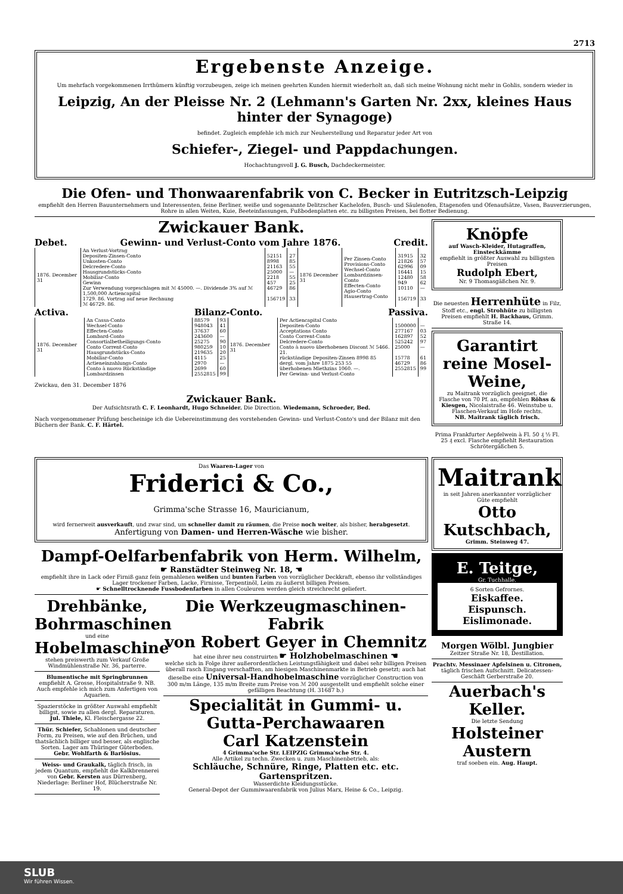2713
Ergebenste Anzeige.
Um mehrfach vorgekommenen Irrthümern künftig vorzubeugen, zeige ich meinen geehrten Kunden hiermit wiederholt an, daß sich meine Wohnung nicht mehr in Gohlis, sondern wieder in
Leipzig, An der Pleisse Nr. 2 (Lehmann's Garten Nr. 2xx, kleines Haus hinter der Synagoge)
befindet. Zugleich empfehle ich mich zur Neuherstellung und Reparatur jeder Art von
Schiefer-, Ziegel- und Pappdachungen.
Hochachtungsvoll J. G. Busch, Dachdeckermeister.
Die Ofen- und Thonwaarenfabrik von C. Becker in Eutritzsch-Leipzig
empfiehlt den Herren Bauunternehmern und Interessenten, feine Berliner, weiße und sogenannte Delitzscher Kachelofen, Busch- und Säulenofen, Etagenofen und Ofenaufsätze, Vasen, Bauverzierungen, Rohre in allen Weiten, Kuie, Beeteinfassungen, Fußbodenplatten etc. zu billigsten Preisen, bei flotter Bedienung.
Zwickauer Bank.
Debet. Gewinn- und Verlust-Conto vom Jahre 1876. Credit.
| 1876. December 31 | An Verlust-Vortrag Depositen-Zinsen-Conto Unkosten-Conto Delcredere-Conto Hausgrundstücks-Conto Mobiliar-Conto Gewinn Zur Verwendung vorgeschlagen mit ℳ 45000. —. Dividende 3% auf ℳ 1,500,000 Actiencapital 1729. 86. Vortrag auf neue Rechnung ℳ 46729. 86. | 52151 8998 21163 25000 2218 457 46729 156719 | 27 85 55 — 55 25 86 33 | 1876 December 31 | Per Zinsen-Conto Provisions-Conto Wechsel-Conto Lombardzinsen-Conto Effecten-Conto Agio-Conto Hausertrag-Conto | 31915 21826 62996 16441 12480 949 10110 156719 | 32 57 09 15 58 62 — 33 |
Activa. Bilanz-Conto. Passiva.
| 1876. December 31 | An Cassa-Conto Wechsel-Conto Effecten-Conto Lombard-Conto Consortialbetheiligungs-Conto Conto Corrent-Conto Hausgrundstücks-Conto Mobiliar-Conto Actieneinzahlungs-Conto Conto à nuovo Rückständige Lombardzinsen | 88579 948043 37637 243600 25275 980259 219635 4115 2970 2699 2552815 | 93 41 60 — 90 10 20 25 — 60 99 | 1876. December 31 | Per Actiencapital Conto Depositen-Conto Acceptations Conto Conto Corrent-Conto Delcredere-Conto Conto à nuovo überhobenen Discont ℳ 5466. 21. rückständige Depositen-Zinsen 8998 85 dergl. vom Jahre 1875 253 55 überhobenen Miethzins 1060. —. Per Gewinn- und Verlust-Conto | 1500000 277167 162897 525242 25000 15778 46729 2552815 | — 03 52 97 — 61 86 99 |
Zwickau, den 31. December 1876
Zwickauer Bank.
Der Aufsichtsrath C. F. Leonhardt, Hugo Schneider. Die Direction. Wiedemann, Schroeder, Bed.
Nach vorgenommener Prüfung bescheinige ich die Uebereinstimmung des vorstehenden Gewinn- und Verlust-Conto's und der Bilanz mit den Büchern der Bank. C. F. Härtel.
Knöpfe
auf Wasch-Kleider, Hutagraffen, Einsteckkämme
empfiehlt in größter Auswahl zu billigsten Preisen
Rudolph Ebert,
Nr. 9 Thomasgäßchen Nr. 9.
Die neuesten Herrenhüte in Filz, Stoff etc., engl. Strohhüte zu billigsten Preisen empfiehlt H. Backhaus, Grimm. Straße 14.
Garantirt reine Mosel-Weine,
zu Maitrank vorzüglich geeignet, die Flasche von 70 Pf. an, empfehlen Röhss & Kiesgen, Nicolaistraße 46. Weinstube u. Flaschen-Verkauf im Hofe rechts.
NB. Maitrank täglich frisch.
Prima Frankfurter Aepfelwein à Fl. 50 ₰ ½ Fl. 25 ₰ excl. Flasche empfiehlt Restauration Schrötergäßchen 5.
Das Waaren-Lager von
Friderici & Co.,
Grimma'sche Strasse 16, Mauricianum,
wird fernerweit ausverkauft, und zwar sind, um schneller damit zu räumen, die Preise noch weiter, als bisher, herabgesetzt.
Anfertigung von Damen- und Herren-Wäsche wie bisher.
Dampf-Oelfarbenfabrik von Herm. Wilhelm,
☛ Ranstädter Steinweg Nr. 18, ☚
empfiehlt ihre in Lack oder Firniß ganz fein gemahlenen weißen und bunten Farben von vorzüglicher Deckkraft, ebenso ihr vollständiges Lager trockener Farben, Lacke, Firnisse, Terpentinöl, Leim zu äußerst billigen Preisen.
☛ Schnelltrocknende Fussbodenfarben in allen Couleuren werden gleich streichrecht geliefert.
Drehbänke, Bohrmaschinen
und eine
Hobelmaschine
stehen preiswerth zum Verkauf Große Windmühlenstraße Nr. 36, parterre.
Blumentische mit Springbrunnen empfiehlt A. Grosse, Hospitalstraße 9. NB. Auch empfehle ich mich zum Anfertigen von Aquarien.
Spazierstöcke in größter Auswahl empfiehlt billigst, sowie zu allen dergl. Reparaturen. Jul. Thiele, Kl. Fleischergasse 22.
Thür. Schiefer, Schablonen und deutscher Form, zu Preisen, wie auf den Brüchen, und thatsächlich billiger und besser, als englische Sorten. Lager am Thüringer Güterboden. Gebr. Wohlfarth & Barlösius.
Weiss- und Graukalk, täglich frisch, in jedem Quantum, empfiehlt die Kalkbrennerei von Gebr. Kersten aus Dürrenberg, Niederlage: Berliner Hof, Blücherstraße Nr. 19.
Die Werkzeugmaschinen-Fabrik
von Robert Geyer in Chemnitz
hat eine ihrer neu construirten ☛ Holzhobelmaschinen ☚
welche sich in Folge ihrer außerordentlichen Leistungsfähigkeit und dabei sehr billigen Preisen überall rasch Eingang verschafften, am hiesigen Maschinenmarkte in Betrieb gesetzt; auch hat dieselbe eine Universal-Handhobelmaschine vorzüglicher Construction von 300 m/m Länge, 135 m/m Breite zum Preise von ℳ 200 ausgestellt und empfiehlt solche einer gefälligen Beachtung (H. 31687 b.)
Specialität in Gummi- u. Gutta-Perchawaaren
Carl Katzenstein
4 Grimma'sche Str. LEIPZIG Grimma'sche Str. 4.
Alle Artikel zu techn. Zwecken u. zum Maschinenbetrieb, als:
Schläuche, Schnüre, Ringe, Platten etc. etc. Gartenspritzen.
Wasserdichte Kleidungsstücke.
General-Depot der Gummiwaarenfabrik von Julius Marx, Heine & Co., Leipzig.
Maitrank
in seit Jahren anerkannter vorzüglicher Güte empfiehlt
Otto Kutschbach,
Grimm. Steinweg 47.
E. Teitge,
Gr. Tuchhalle.
6 Sorten Gefrornes.
Eiskaffee. Eispunsch. Eislimonade.
Morgen Wölbl. Jungbier
Zeitzer Straße Nr. 18, Destillation.
Prachtv. Messinaer Apfelsinen u. Citronen, täglich frischen Aufschnitt. Delicatessen-Geschäft Gerberstraße 20.
Auerbach's Keller.
Die letzte Sendung
Holsteiner Austern
traf soeben ein. Aug. Haupt.
SLUB
Wir führen Wissen.